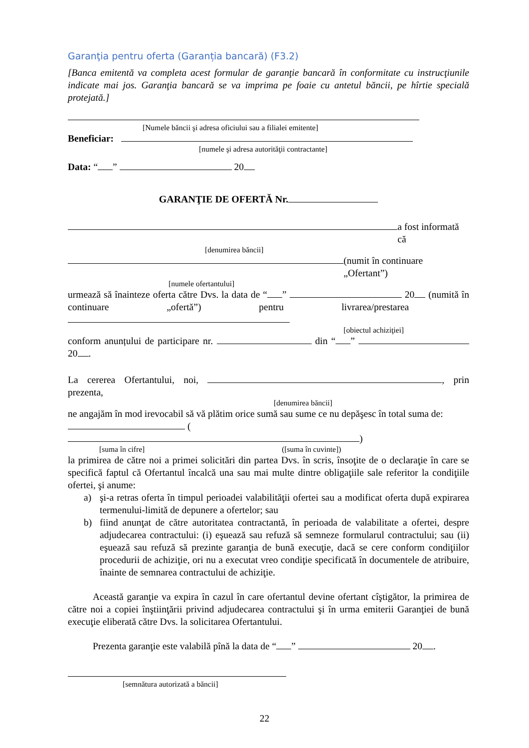Garanţia pentru oferta (Garanția bancară) (F3.2)
[Banca emitentă va completa acest formular de garanţie bancară în conformitate cu instrucţiunile indicate mai jos. Garanţia bancară se va imprima pe foaie cu antetul băncii, pe hîrtie specială protejată.]
[Numele băncii şi adresa oficiului sau a filialei emitente]
Beneficiar:
[numele şi adresa autorităţii contractante]
Data: “ ” 20
GARANŢIE DE OFERTĂ Nr.
a fost informată că
[denumirea băncii]
(numit în continuare „Ofertant”)
[numele ofertantului]
urmează să înainteze oferta către Dvs. la data de “ ” 20 (numită în continuare „ofertă”) pentru livrarea/prestarea
[obiectul achiziţiei]
conform anunțului de participare nr. din “ ” 20 .
La cererea Ofertantului, noi, , prin prezenta,
[denumirea băncii]
ne angajăm în mod irevocabil să vă plătim orice sumă sau sume ce nu depăşesc în total suma de:
( )
[suma în cifre] ([suma în cuvinte])
la primirea de către noi a primei solicitări din partea Dvs. în scris, însoţite de o declaraţie în care se specifică faptul că Ofertantul încalcă una sau mai multe dintre obligaţiile sale referitor la condiţiile ofertei, şi anume:
a) şi-a retras oferta în timpul perioadei valabilităţii ofertei sau a modificat oferta după expirarea termenului-limită de depunere a ofertelor; sau
b) fiind anunţat de către autoritatea contractantă, în perioada de valabilitate a ofertei, despre adjudecarea contractului: (i) eşuează sau refuză să semneze formularul contractului; sau (ii) eşuează sau refuză să prezinte garanţia de bună execuţie, dacă se cere conform condiţiilor procedurii de achiziţie, ori nu a executat vreo condiţie specificată în documentele de atribuire, înainte de semnarea contractului de achiziţie.
Această garanţie va expira în cazul în care ofertantul devine ofertant cîştigător, la primirea de către noi a copiei înştiinţării privind adjudecarea contractului şi în urma emiterii Garanţiei de bună execuţie eliberată către Dvs. la solicitarea Ofertantului.
Prezenta garanţie este valabilă pînă la data de “ ” 20 .
[semnătura autorizată a băncii]
22